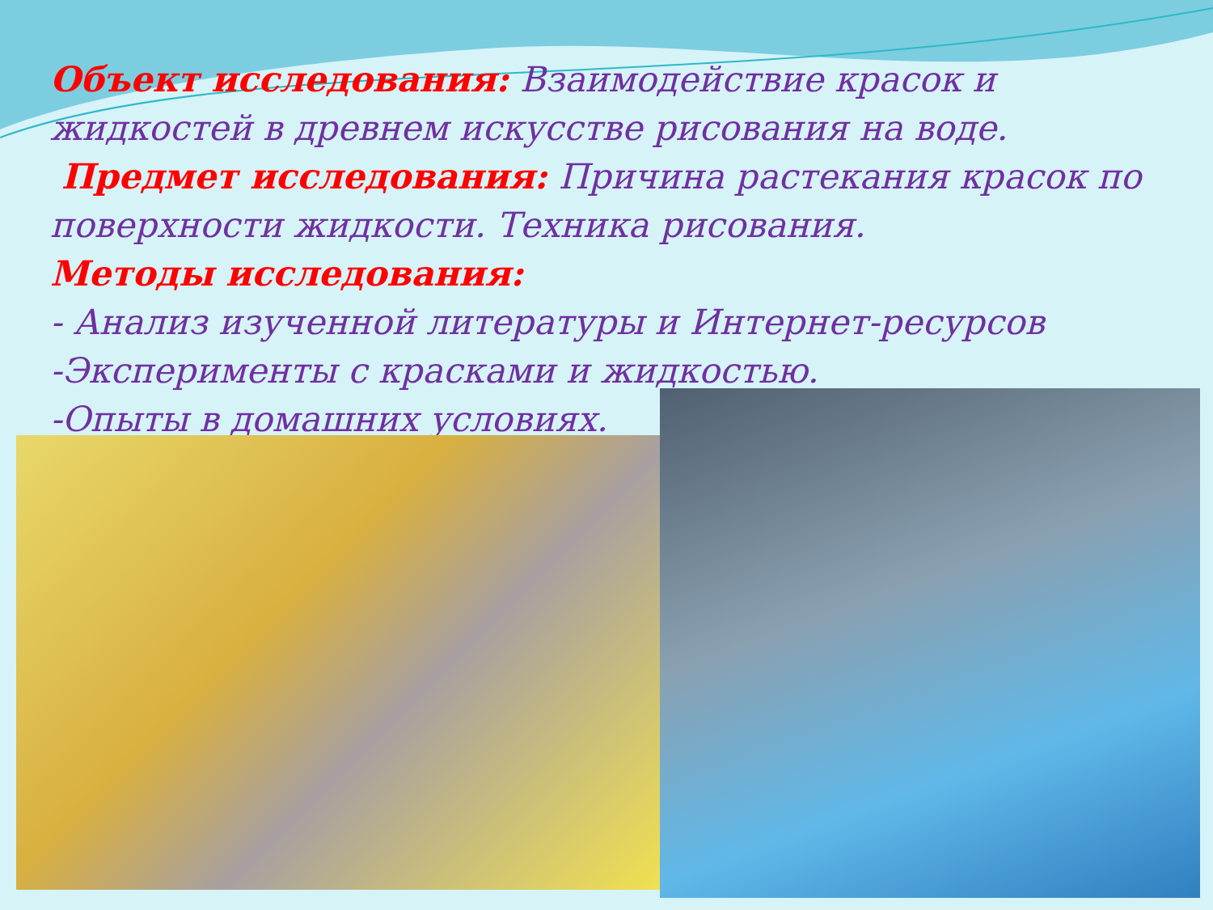Объект исследования: Взаимодействие красок и жидкостей в древнем искусстве рисования на воде.
Предмет исследования: Причина растекания красок по поверхности жидкости. Техника рисования.
Методы исследования:
- Анализ изученной литературы и Интернет-ресурсов
-Эксперименты с красками и жидкостью.
-Опыты в домашних условиях.